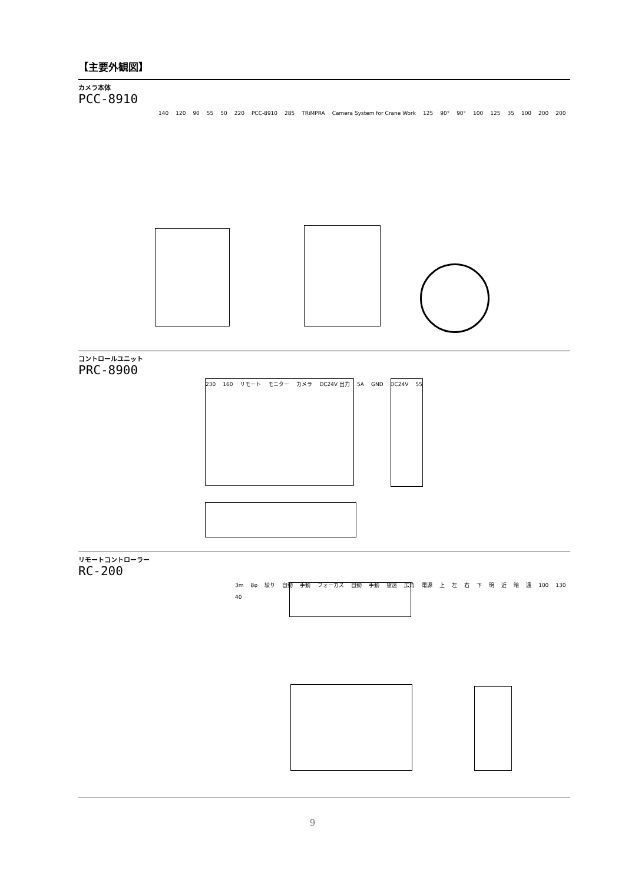【主要外観図】
カメラ本体
PCC-8910
140 120 90 55 50 220 PCC-8910 285 TRiMPRA Camera System for Crane Work 125 90° 90° 100 125 35 100 200 200
コントロールユニット
PRC-8900
230 160 リモート モニター カメラ DC24V 出力 5A GND DC24V 55
リモートコントローラー
RC-200
3m 8φ 絞り 自動 手動 フォーカス 自動 手動 望遠 広角 電源 上左右下明近暗遠 100 130 40
9